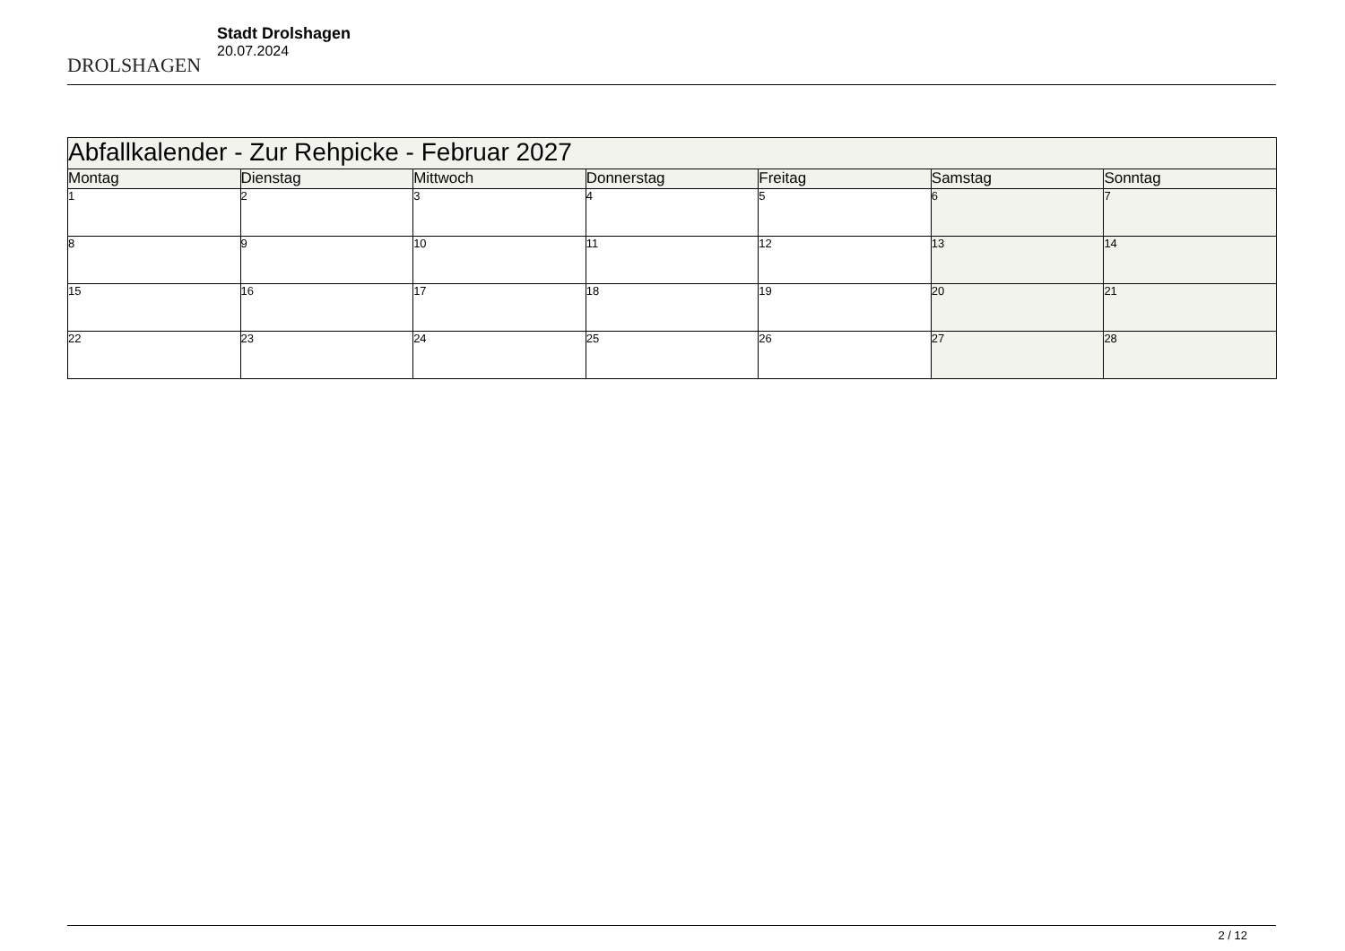DROLSHAGEN
Stadt Drolshagen
20.07.2024
| Abfallkalender - Zur Rehpicke - Februar 2027 | | | | | | |
| --- | --- | --- | --- | --- | --- | --- |
| Montag | Dienstag | Mittwoch | Donnerstag | Freitag | Samstag | Sonntag |
| 1 | 2 | 3 | 4 | 5 | 6 | 7 |
| 8 | 9 | 10 | 11 | 12 | 13 | 14 |
| 15 | 16 | 17 | 18 | 19 | 20 | 21 |
| 22 | 23 | 24 | 25 | 26 | 27 | 28 |
2 / 12